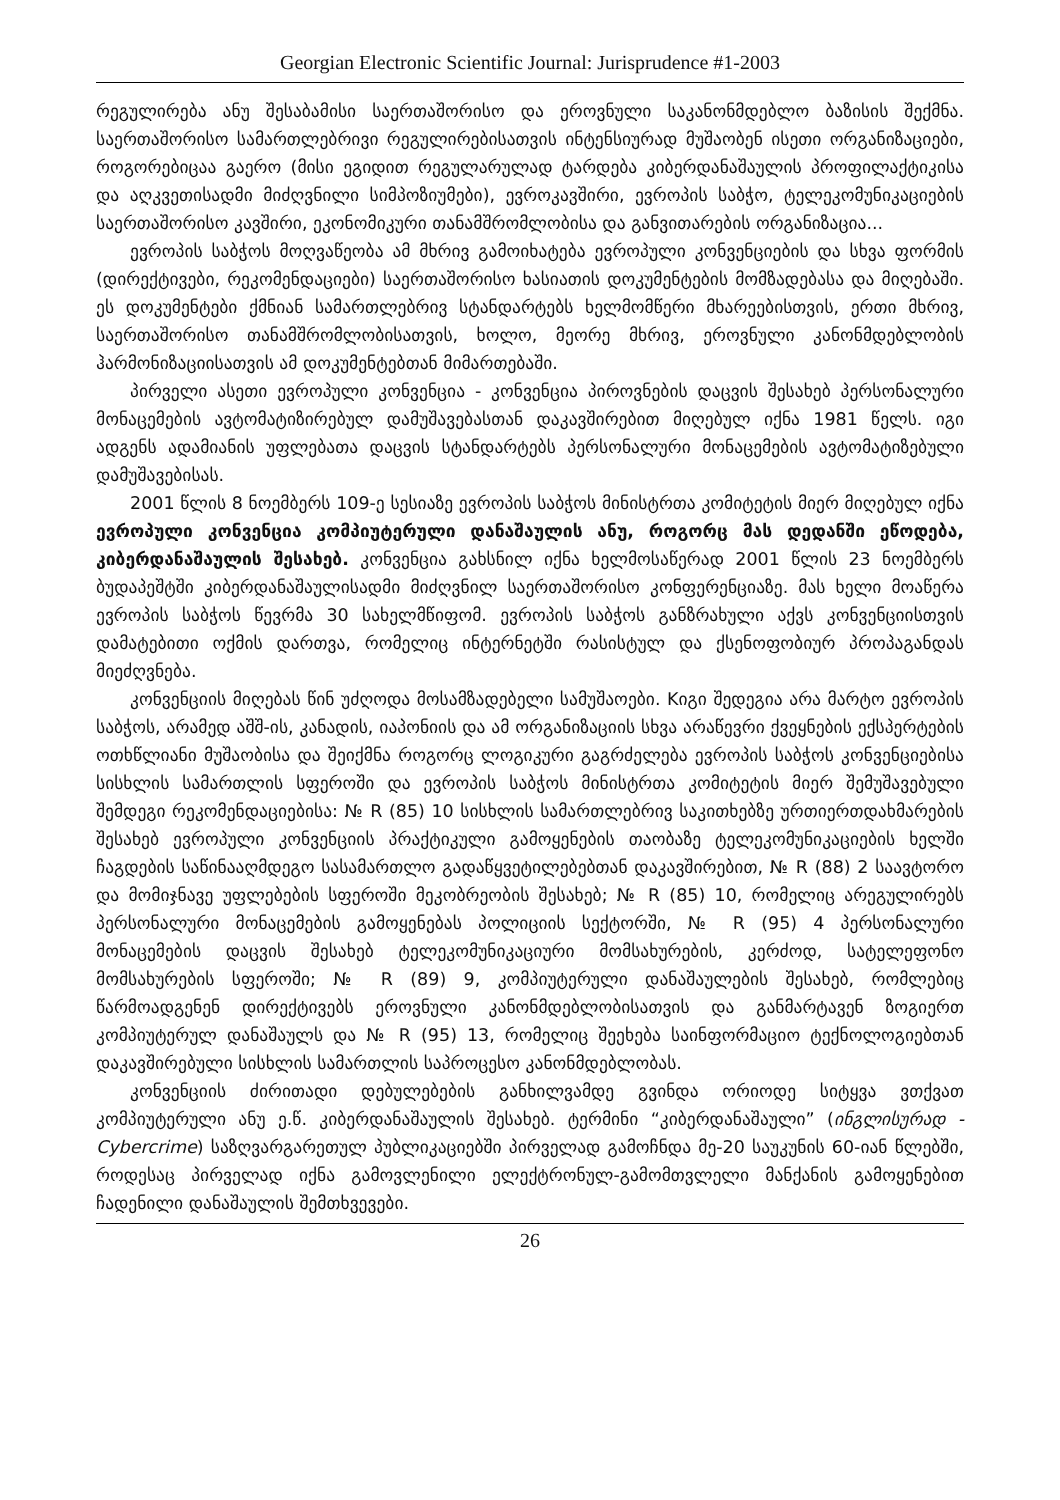Georgian Electronic Scientific Journal: Jurisprudence #1-2003
რეგულირება ანუ შესაბამისი საერთაშორისო და ეროვნული საკანონმდებლო ბაზისის შექმნა. საერთაშორისო სამართლებრივი რეგულირებისათვის ინტენსიურად მუშაობენ ისეთი ორგანიზაციები, როგორებიცაა გაერო (მისი ეგიდით რეგულარულად ტარდება კიბერდანაშაულის პროფილაქტიკისა და აღკვეთისადმი მიძღვნილი სიმპოზიუმები), ევროკავშირი, ევროპის საბჭო, ტელეკომუნიკაციების საერთაშორისო კავშირი, ეკონომიკური თანამშრომლობისა და განვითარების ორგანიზაცია...
ევროპის საბჭოს მოღვაწეობა ამ მხრივ გამოიხატება ევროპული კონვენციების და სხვა ფორმის (დირექტივები, რეკომენდაციები) საერთაშორისო ხასიათის დოკუმენტების მომზადებასა და მიღებაში. ეს დოკუმენტები ქმნიან სამართლებრივ სტანდარტებს ხელმომწერი მხარეებისთვის, ერთი მხრივ, საერთაშორისო თანამშრომლობისათვის, ხოლო, მეორე მხრივ, ეროვნული კანონმდებლობის ჰარმონიზაციისათვის ამ დოკუმენტებთან მიმართებაში.
პირველი ასეთი ევროპული კონვენცია - კონვენცია პიროვნების დაცვის შესახებ პერსონალური მონაცემების ავტომატიზირებულ დამუშავებასთან დაკავშირებით მიღებულ იქნა 1981 წელს. იგი ადგენს ადამიანის უფლებათა დაცვის სტანდარტებს პერსონალური მონაცემების ავტომატიზებული დამუშავებისას.
2001 წლის 8 ნოემბერს 109-ე სესიაზე ევროპის საბჭოს მინისტრთა კომიტეტის მიერ მიღებულ იქნა ევროპული კონვენცია კომპიუტერული დანაშაულის ანუ, როგორც მას დედანში ეწოდება, კიბერდანაშაულის შესახებ. კონვენცია გახსნილ იქნა ხელმოსაწერად 2001 წლის 23 ნოემბერს ბუდაპეშტში კიბერდანაშაულისადმი მიძღვნილ საერთაშორისო კონფერენციაზე. მას ხელი მოაწერა ევროპის საბჭოს წევრმა 30 სახელმწიფომ. ევროპის საბჭოს განზრახული აქვს კონვენციისთვის დამატებითი ოქმის დართვა, რომელიც ინტერნეტში რასისტულ და ქსენოფობიურ პროპაგანდას მიეძღვნება.
კონვენციის მიღებას წინ უძღოდა მოსამზადებელი სამუშაოები. Kიგი შედეგია არა მარტო ევროპის საბჭოს, არამედ აშშ-ის, კანადის, იაპონიის და ამ ორგანიზაციის სხვა არაწევრი ქვეყნების ექსპერტების ოთხწლიანი მუშაობისა და შეიქმნა როგორც ლოგიკური გაგრძელება ევროპის საბჭოს კონვენციებისა სისხლის სამართლის სფეროში და ევროპის საბჭოს მინისტრთა კომიტეტის მიერ შემუშავებული შემდეგი რეკომენდაციებისა: № R (85) 10 სისხლის სამართლებრივ საკითხებზე ურთიერთდახმარების შესახებ ევროპული კონვენციის პრაქტიკული გამოყენების თაობაზე ტელეკომუნიკაციების ხელში ჩაგდების საწინააღმდეგო სასამართლო გადაწყვეტილებებთან დაკავშირებით, № R (88) 2 საავტორო და მომიჯნავე უფლებების სფეროში მეკობრეობის შესახებ; № R (85) 10, რომელიც არეგულირებს პერსონალური მონაცემების გამოყენებას პოლიციის სექტორში, № R (95) 4 პერსონალური მონაცემების დაცვის შესახებ ტელეკომუნიკაციური მომსახურების, კერძოდ, სატელეფონო მომსახურების სფეროში; № R (89) 9, კომპიუტერული დანაშაულების შესახებ, რომლებიც წარმოადგენენ დირექტივებს ეროვნული კანონმდებლობისათვის და განმარტავენ ზოგიერთ კომპიუტერულ დანაშაულს და № R (95) 13, რომელიც შეეხება საინფორმაციო ტექნოლოგიებთან დაკავშირებული სისხლის სამართლის საპროცესო კანონმდებლობას.
კონვენციის ძირითადი დებულებების განხილვამდე გვინდა ორიოდე სიტყვა ვთქვათ კომპიუტერული ანუ ე.წ. კიბერდანაშაულის შესახებ. ტერმინი “კიბერდანაშაული” (ინგლისურად - Cybercrime) საზღვარგარეთულ პუბლიკაციებში პირველად გამოჩნდა მე-20 საუკუნის 60-იან წლებში, როდესაც პირველად იქნა გამოვლენილი ელექტრონულ-გამომთვლელი მანქანის გამოყენებით ჩადენილი დანაშაულის შემთხვევები.
26